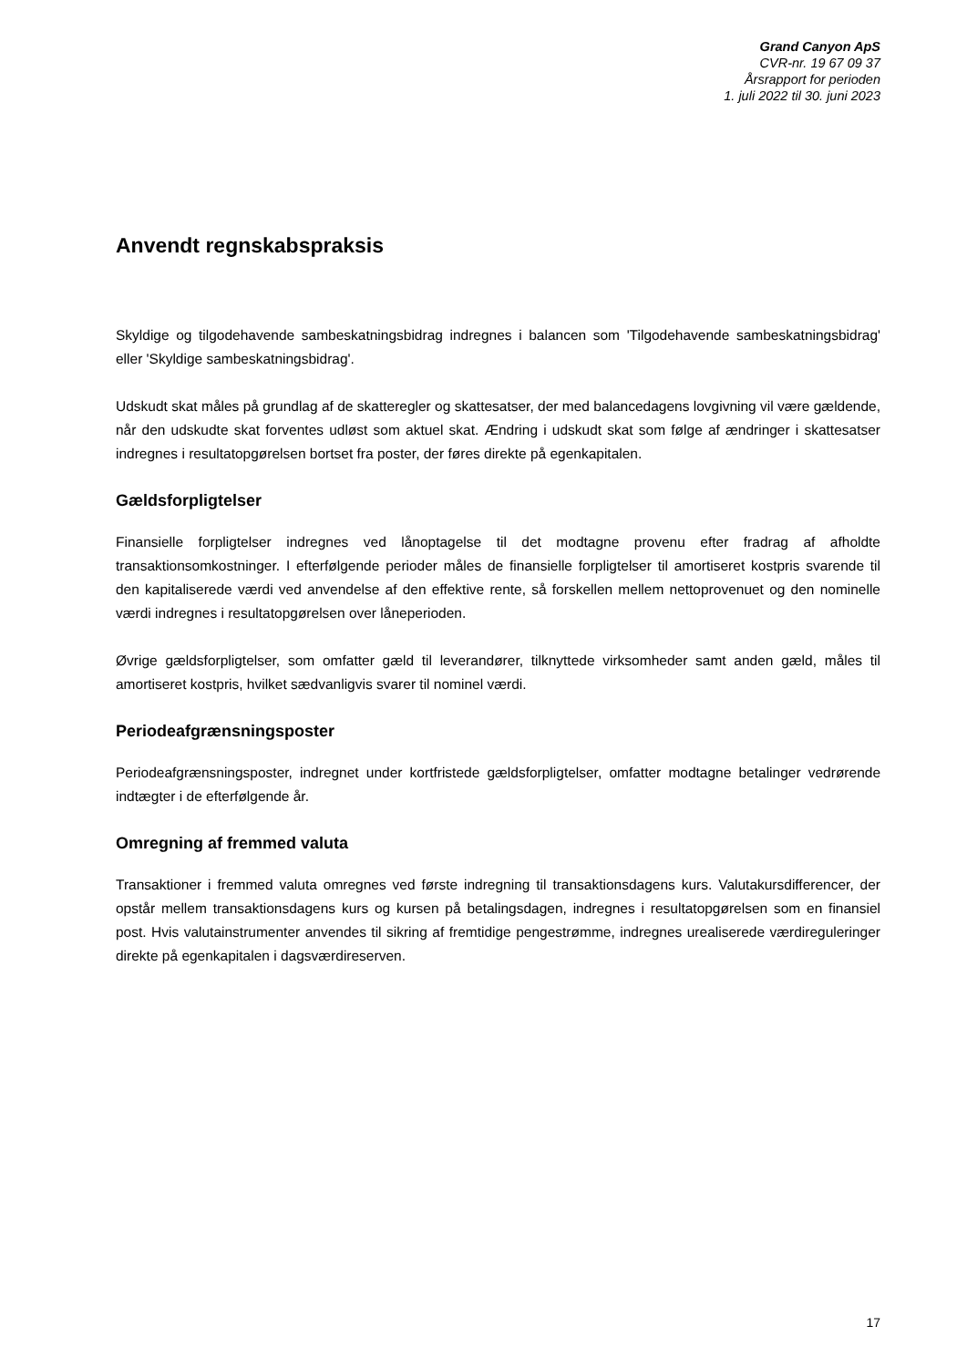Grand Canyon ApS
CVR-nr. 19 67 09 37
Årsrapport for perioden
1. juli 2022 til 30. juni 2023
Anvendt regnskabspraksis
Skyldige og tilgodehavende sambeskatningsbidrag indregnes i balancen som 'Tilgodehavende sambeskatningsbidrag' eller 'Skyldige sambeskatningsbidrag'.
Udskudt skat måles på grundlag af de skatteregler og skattesatser, der med balancedagens lovgivning vil være gældende, når den udskudte skat forventes udløst som aktuel skat. Ændring i udskudt skat som følge af ændringer i skattesatser indregnes i resultatopgørelsen bortset fra poster, der føres direkte på egenkapitalen.
Gældsforpligtelser
Finansielle forpligtelser indregnes ved lånoptagelse til det modtagne provenu efter fradrag af afholdte transaktionsomkostninger. I efterfølgende perioder måles de finansielle forpligtelser til amortiseret kostpris svarende til den kapitaliserede værdi ved anvendelse af den effektive rente, så forskellen mellem nettoprovenuet og den nominelle værdi indregnes i resultatopgørelsen over låneperioden.
Øvrige gældsforpligtelser, som omfatter gæld til leverandører, tilknyttede virksomheder samt anden gæld, måles til amortiseret kostpris, hvilket sædvanligvis svarer til nominel værdi.
Periodeafgrænsningsposter
Periodeafgrænsningsposter, indregnet under kortfristede gældsforpligtelser, omfatter modtagne betalinger vedrørende indtægter i de efterfølgende år.
Omregning af fremmed valuta
Transaktioner i fremmed valuta omregnes ved første indregning til transaktionsdagens kurs. Valutakursdifferencer, der opstår mellem transaktionsdagens kurs og kursen på betalingsdagen, indregnes i resultatopgørelsen som en finansiel post. Hvis valutainstrumenter anvendes til sikring af fremtidige pengestrømme, indregnes urealiserede værdireguleringer direkte på egenkapitalen i dagsværdireserven.
17